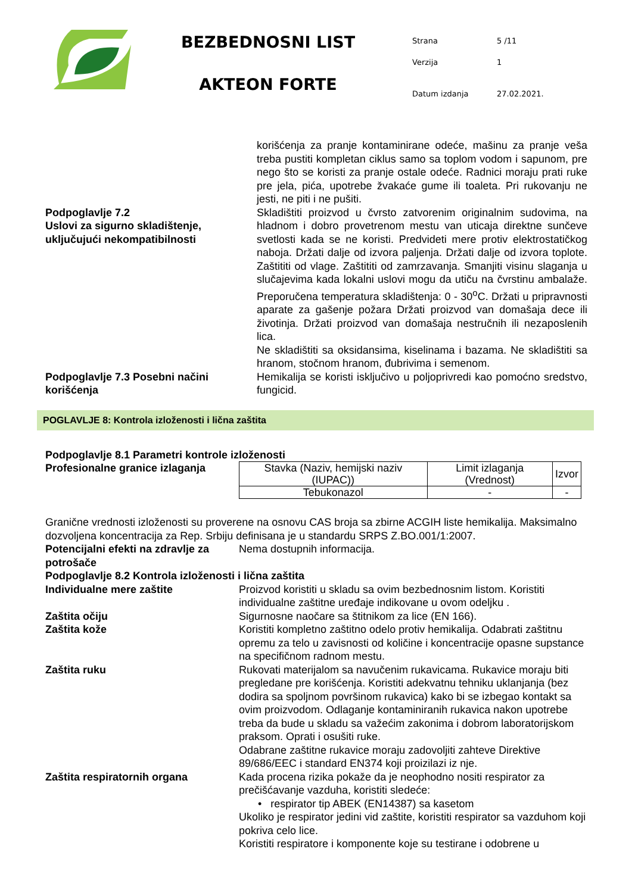BEZBEDNOSNI LIST
AKTEON FORTE
| Strana | 5 /11 |
| Verzija | 1 |
| Datum izdanja | 27.02.2021. |
korišćenja za pranje kontaminirane odeće, mašinu za pranje veša treba pustiti kompletan ciklus samo sa toplom vodom i sapunom, pre nego što se koristi za pranje ostale odeće. Radnici moraju prati ruke pre jela, pića, upotrebe žvakaće gume ili toaleta. Pri rukovanju ne jesti, ne piti i ne pušiti.
Podpoglavlje 7.2
Uslovi za sigurno skladištenje, uključujući nekompatibilnosti
Skladištiti proizvod u čvrsto zatvorenim originalnim sudovima, na hladnom i dobro provetrenom mestu van uticaja direktne sunčeve svetlosti kada se ne koristi. Predvideti mere protiv elektrostatičkog naboja. Držati dalje od izvora paljenja. Držati dalje od izvora toplote. Zaštititi od vlage. Zaštititi od zamrzavanja. Smanjiti visinu slaganja u slučajevima kada lokalni uslovi mogu da utiču na čvrstinu ambalaže. Preporučena temperatura skladištenja: 0 - 30<sup>o</sup>C. Držati u pripravnosti aparate za gašenje požara Držati proizvod van domašaja dece ili životinja. Držati proizvod van domašaja nestručnih ili nezaposlenih lica.
Ne skladištiti sa oksidansima, kiselinama i bazama. Ne skladištiti sa hranom, stočnom hranom, đubrivima i semenom.
Podpoglavlje 7.3 Posebni načini korišćenja
Hemikalija se koristi isključivo u poljoprivredi kao pomoćno sredstvo, fungicid.
POGLAVLJE 8: Kontrola izloženosti i lična zaštita
Podpoglavlje 8.1 Parametri kontrole izloženosti
Profesionalne granice izlaganja
| Stavka (Naziv, hemijski naziv (IUPAC)) | Limit izlaganja (Vrednost) | Izvor |
| Tebukonazol | - | - |
Granične vrednosti izloženosti su proverene na osnovu CAS broja sa zbirne ACGIH liste hemikalija. Maksimalno dozvoljena koncentracija za Rep. Srbiju definisana je u standardu SRPS Z.BO.001/1:2007.
Potencijalni efekti na zdravlje za potrošače
Nema dostupnih informacija.
Podpoglavlje 8.2 Kontrola izloženosti i lična zaštita
Individualne mere zaštite Proizvod koristiti u skladu sa ovim bezbednosnim listom. Koristiti individualne zaštitne uređaje indikovane u ovom odeljku .
Zaštita očiju Sigurnosne naočare sa štitnikom za lice (EN 166).
Zaštita kože Koristiti kompletno zaštitno odelo protiv hemikalija. Odabrati zaštitnu opremu za telo u zavisnosti od količine i koncentracije opasne supstance na specifičnom radnom mestu.
Zaštita ruku Rukovati materijalom sa navučenim rukavicama. Rukavice moraju biti pregledane pre korišćenja. Koristiti adekvatnu tehniku uklanjanja (bez dodira sa spoljnom površinom rukavica) kako bi se izbegao kontakt sa ovim proizvodom. Odlaganje kontaminiranih rukavica nakon upotrebe treba da bude u skladu sa važećim zakonima i dobrom laboratorijskom praksom. Oprati i osušiti ruke.
Odabrane zaštitne rukavice moraju zadovoljiti zahteve Direktive 89/686/EEC i standard EN374 koji proizilazi iz nje.
Zaštita respiratornih organa Kada procena rizika pokaže da je neophodno nositi respirator za prečišćavanje vazduha, koristiti sledeće:
• respirator tip ABEK (EN14387) sa kasetom
Ukoliko je respirator jedini vid zaštite, koristiti respirator sa vazduhom koji pokriva celo lice.
Koristiti respiratore i komponente koje su testirane i odobrene u